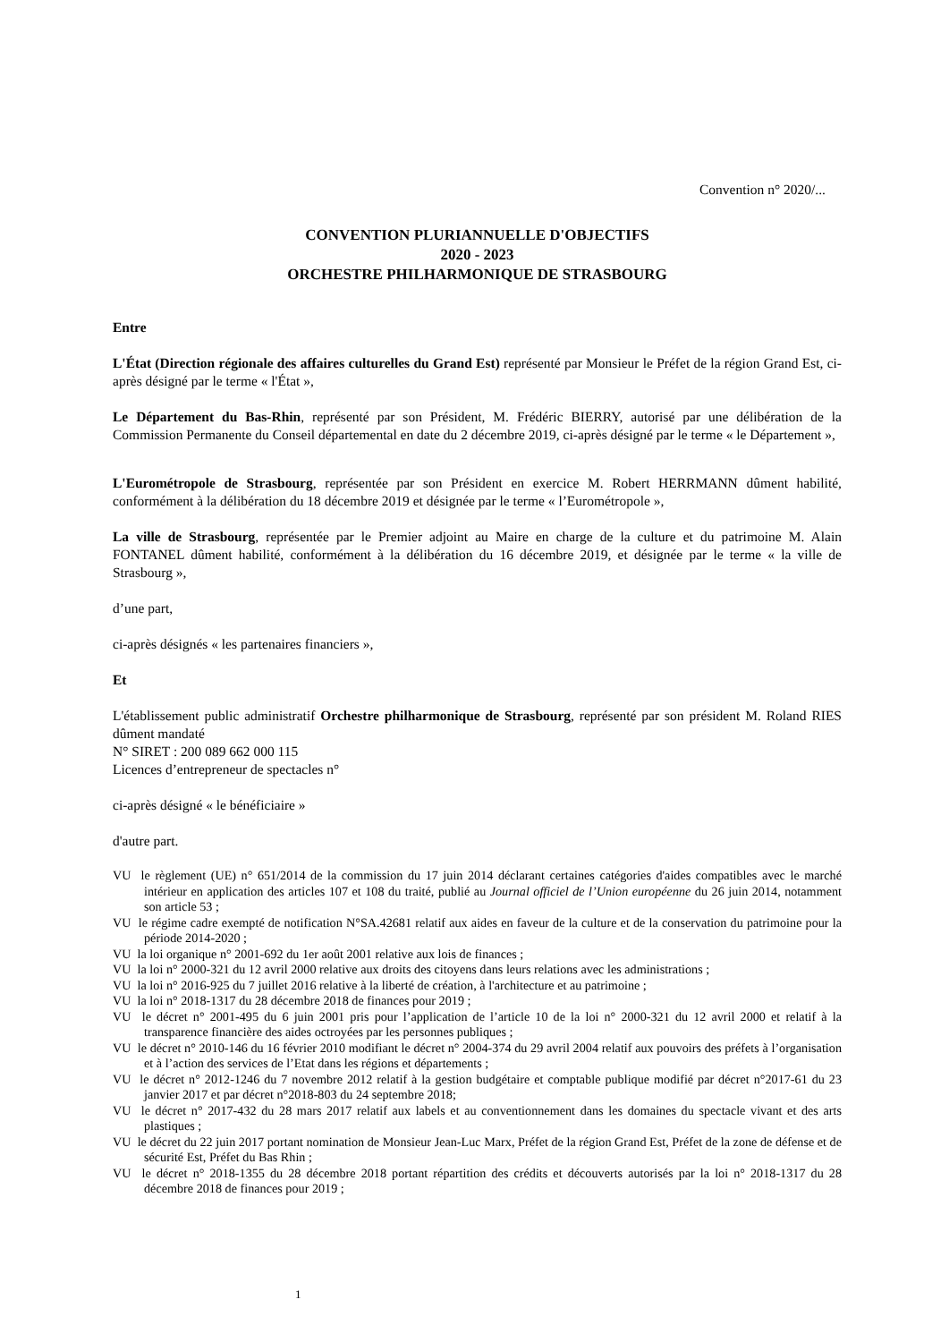Convention n° 2020/...
CONVENTION PLURIANNUELLE D'OBJECTIFS
2020 - 2023
ORCHESTRE PHILHARMONIQUE DE STRASBOURG
Entre
L'État (Direction régionale des affaires culturelles du Grand Est) représenté par Monsieur le Préfet de la région Grand Est, ci-après désigné par le terme « l'État »,
Le Département du Bas-Rhin, représenté par son Président, M. Frédéric BIERRY, autorisé par une délibération de la Commission Permanente du Conseil départemental en date du 2 décembre 2019, ci-après désigné par le terme « le Département »,
L'Eurométropole de Strasbourg, représentée par son Président en exercice M. Robert HERRMANN dûment habilité, conformément à la délibération du 18 décembre 2019 et désignée par le terme « l’Eurométropole »,
La ville de Strasbourg, représentée par le Premier adjoint au Maire en charge de la culture et du patrimoine M. Alain FONTANEL dûment habilité, conformément à la délibération du 16 décembre 2019, et désignée par le terme « la ville de Strasbourg »,
d’une part,
ci-après désignés « les partenaires financiers »,
Et
L'établissement public administratif Orchestre philharmonique de Strasbourg, représenté par son président M. Roland RIES dûment mandaté
N° SIRET : 200 089 662 000 115
Licences d’entrepreneur de spectacles n°
ci-après désigné « le bénéficiaire »
d'autre part.
VU le règlement (UE) n° 651/2014 de la commission du 17 juin 2014 déclarant certaines catégories d'aides compatibles avec le marché intérieur en application des articles 107 et 108 du traité, publié au Journal officiel de l’Union européenne du 26 juin 2014, notamment son article 53 ;
VU le régime cadre exempté de notification N°SA.42681 relatif aux aides en faveur de la culture et de la conservation du patrimoine pour la période 2014-2020 ;
VU la loi organique n° 2001-692 du 1er août 2001 relative aux lois de finances ;
VU la loi n° 2000-321 du 12 avril 2000 relative aux droits des citoyens dans leurs relations avec les administrations ;
VU la loi n° 2016-925 du 7 juillet 2016 relative à la liberté de création, à l'architecture et au patrimoine ;
VU la loi n° 2018-1317 du 28 décembre 2018 de finances pour 2019 ;
VU le décret n° 2001-495 du 6 juin 2001 pris pour l’application de l’article 10 de la loi n° 2000-321 du 12 avril 2000 et relatif à la transparence financière des aides octroyées par les personnes publiques ;
VU le décret n° 2010-146 du 16 février 2010 modifiant le décret n° 2004-374 du 29 avril 2004 relatif aux pouvoirs des préfets à l’organisation et à l’action des services de l’Etat dans les régions et départements ;
VU le décret n° 2012-1246 du 7 novembre 2012 relatif à la gestion budgétaire et comptable publique modifié par décret n°2017-61 du 23 janvier 2017 et par décret n°2018-803 du 24 septembre 2018;
VU le décret n° 2017-432 du 28 mars 2017 relatif aux labels et au conventionnement dans les domaines du spectacle vivant et des arts plastiques ;
VU le décret du 22 juin 2017 portant nomination de Monsieur Jean-Luc Marx, Préfet de la région Grand Est, Préfet de la zone de défense et de sécurité Est, Préfet du Bas Rhin ;
VU le décret n° 2018-1355 du 28 décembre 2018 portant répartition des crédits et découverts autorisés par la loi n° 2018-1317 du 28 décembre 2018 de finances pour 2019 ;
1